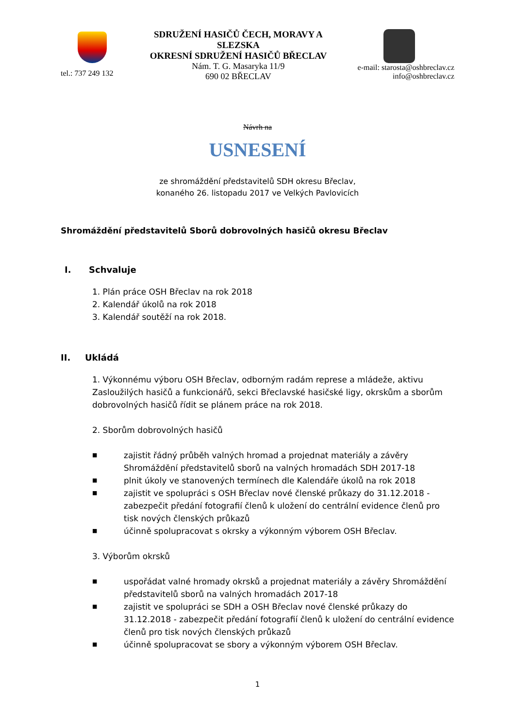tel.: 737 249 132
SDRUŽENÍ HASIČŮ ČECH, MORAVY A SLEZSKA
OKRESNÍ SDRUŽENÍ HASIČŮ BŘECLAV
Nám. T. G. Masaryka 11/9
690 02 BŘECLAV
e-mail: starosta@oshbreclav.cz
info@oshbreclav.cz
Návrh na
USNESENÍ
ze shromáždění představitelů SDH okresu Břeclav,
konaného 26. listopadu 2017 ve Velkých Pavlovicích
Shromáždění představitelů Sborů dobrovolných hasičů okresu Břeclav
I. Schvaluje
1. Plán práce OSH Břeclav na rok 2018
2. Kalendář úkolů na rok 2018
3. Kalendář soutěží na rok 2018.
II. Ukládá
1. Výkonnému výboru OSH Břeclav, odborným radám represe a mládeže, aktivu Zasloužilých hasičů a funkcionářů, sekci Břeclavské hasičské ligy, okrskům a sborům dobrovolných hasičů řídit se plánem práce na rok 2018.
2. Sborům dobrovolných hasičů
■ zajistit řádný průběh valných hromad a projednat materiály a závěry Shromáždění představitelů sborů na valných hromadách SDH 2017-18
■ plnit úkoly ve stanovených termínech dle Kalendáře úkolů na rok 2018
■ zajistit ve spolupráci s OSH Břeclav nové členské průkazy do 31.12.2018 - zabezpečit předání fotografií členů k uložení do centrální evidence členů pro tisk nových členských průkazů
■ účinně spolupracovat s okrsky a výkonným výborem OSH Břeclav.
3. Výborům okrsků
■ uspořádat valné hromady okrsků a projednat materiály a závěry Shromáždění představitelů sborů na valných hromadách 2017-18
■ zajistit ve spolupráci se SDH a OSH Břeclav nové členské průkazy do 31.12.2018 - zabezpečit předání fotografií členů k uložení do centrální evidence členů pro tisk nových členských průkazů
■ účinně spolupracovat se sbory a výkonným výborem OSH Břeclav.
1